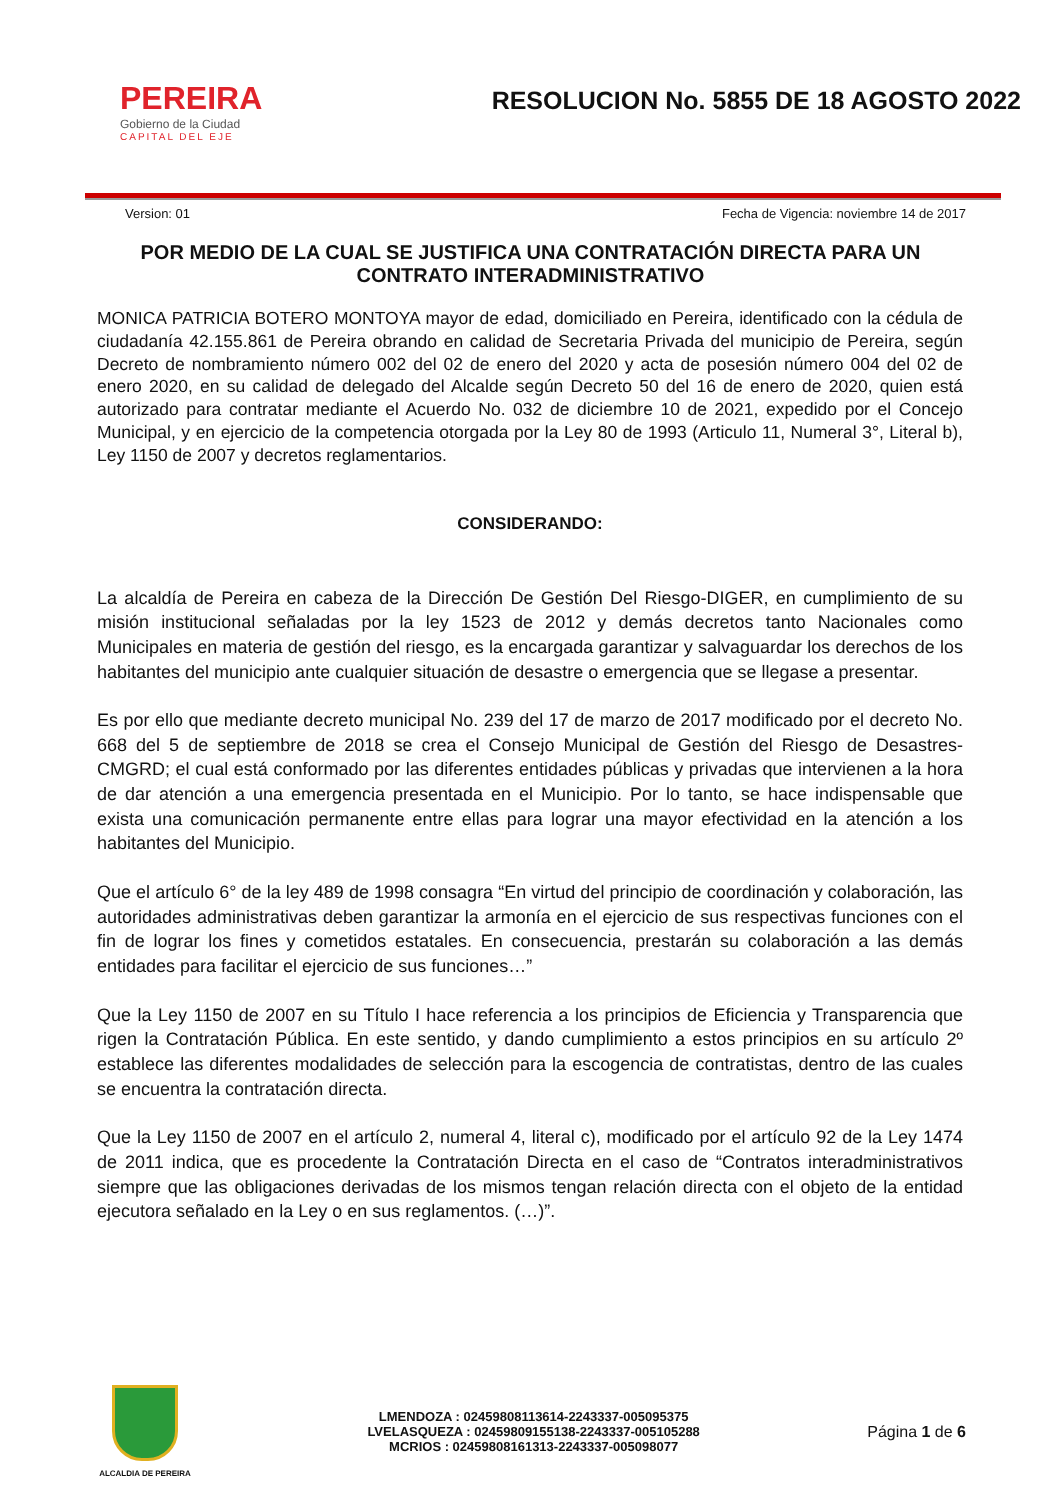PEREIRA
Gobierno de la Ciudad
CAPITAL DEL EJE
RESOLUCION No. 5855 DE 18 AGOSTO 2022
Version: 01 Fecha de Vigencia: noviembre 14 de 2017
POR MEDIO DE LA CUAL SE JUSTIFICA UNA CONTRATACIÓN DIRECTA PARA UN CONTRATO INTERADMINISTRATIVO
MONICA PATRICIA BOTERO MONTOYA mayor de edad, domiciliado en Pereira, identificado con la cédula de ciudadanía 42.155.861 de Pereira obrando en calidad de Secretaria Privada del municipio de Pereira, según Decreto de nombramiento número 002 del 02 de enero del 2020 y acta de posesión número 004 del 02 de enero 2020, en su calidad de delegado del Alcalde según Decreto 50 del 16 de enero de 2020, quien está autorizado para contratar mediante el Acuerdo No. 032 de diciembre 10 de 2021, expedido por el Concejo Municipal, y en ejercicio de la competencia otorgada por la Ley 80 de 1993 (Articulo 11, Numeral 3°, Literal b), Ley 1150 de 2007 y decretos reglamentarios.
CONSIDERANDO:
La alcaldía de Pereira en cabeza de la Dirección De Gestión Del Riesgo-DIGER, en cumplimiento de su misión institucional señaladas por la ley 1523 de 2012 y demás decretos tanto Nacionales como Municipales en materia de gestión del riesgo, es la encargada garantizar y salvaguardar los derechos de los habitantes del municipio ante cualquier situación de desastre o emergencia que se llegase a presentar.
Es por ello que mediante decreto municipal No. 239 del 17 de marzo de 2017 modificado por el decreto No. 668 del 5 de septiembre de 2018 se crea el Consejo Municipal de Gestión del Riesgo de Desastres-CMGRD; el cual está conformado por las diferentes entidades públicas y privadas que intervienen a la hora de dar atención a una emergencia presentada en el Municipio. Por lo tanto, se hace indispensable que exista una comunicación permanente entre ellas para lograr una mayor efectividad en la atención a los habitantes del Municipio.
Que el artículo 6° de la ley 489 de 1998 consagra “En virtud del principio de coordinación y colaboración, las autoridades administrativas deben garantizar la armonía en el ejercicio de sus respectivas funciones con el fin de lograr los fines y cometidos estatales. En consecuencia, prestarán su colaboración a las demás entidades para facilitar el ejercicio de sus funciones…”
Que la Ley 1150 de 2007 en su Título I hace referencia a los principios de Eficiencia y Transparencia que rigen la Contratación Pública. En este sentido, y dando cumplimiento a estos principios en su artículo 2º establece las diferentes modalidades de selección para la escogencia de contratistas, dentro de las cuales se encuentra la contratación directa.
Que la Ley 1150 de 2007 en el artículo 2, numeral 4, literal c), modificado por el artículo 92 de la Ley 1474 de 2011 indica, que es procedente la Contratación Directa en el caso de “Contratos interadministrativos siempre que las obligaciones derivadas de los mismos tengan relación directa con el objeto de la entidad ejecutora señalado en la Ley o en sus reglamentos. (…)”.
ALCALDIA DE PEREIRA
LMENDOZA : 02459808113614-2243337-005095375
LVELASQUEZA : 02459809155138-2243337-005105288
MCRIOS : 02459808161313-2243337-005098077
Página 1 de 6